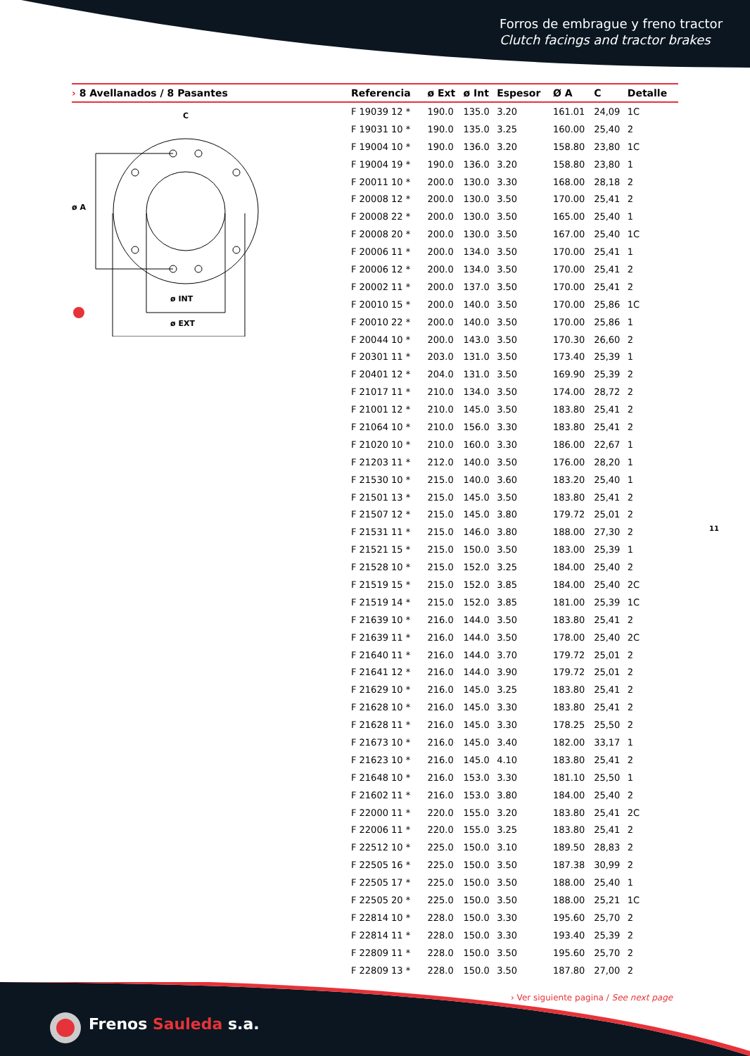Forros de embrague y freno tractor
Clutch facings and tractor brakes
ø A
ø INT
ø EXT
C
| › 8 Avellanados / 8 Pasantes | Referencia | ø Ext | ø Int | Espesor | Ø A | C | Detalle |
| --- | --- | --- | --- | --- | --- | --- | --- |
| | F 19039 12 * | 190.0 | 135.0 | 3.20 | 161.01 | 24,09 | 1C |
| | F 19031 10 * | 190.0 | 135.0 | 3.25 | 160.00 | 25,40 | 2 |
| | F 19004 10 * | 190.0 | 136.0 | 3.20 | 158.80 | 23,80 | 1C |
| | F 19004 19 * | 190.0 | 136.0 | 3.20 | 158.80 | 23,80 | 1 |
| | F 20011 10 * | 200.0 | 130.0 | 3.30 | 168.00 | 28,18 | 2 |
| | F 20008 12 * | 200.0 | 130.0 | 3.50 | 170.00 | 25,41 | 2 |
| | F 20008 22 * | 200.0 | 130.0 | 3.50 | 165.00 | 25,40 | 1 |
| | F 20008 20 * | 200.0 | 130.0 | 3.50 | 167.00 | 25,40 | 1C |
| | F 20006 11 * | 200.0 | 134.0 | 3.50 | 170.00 | 25,41 | 1 |
| | F 20006 12 * | 200.0 | 134.0 | 3.50 | 170.00 | 25,41 | 2 |
| | F 20002 11 * | 200.0 | 137.0 | 3.50 | 170.00 | 25,41 | 2 |
| | F 20010 15 * | 200.0 | 140.0 | 3.50 | 170.00 | 25,86 | 1C |
| | F 20010 22 * | 200.0 | 140.0 | 3.50 | 170.00 | 25,86 | 1 |
| | F 20044 10 * | 200.0 | 143.0 | 3.50 | 170.30 | 26,60 | 2 |
| | F 20301 11 * | 203.0 | 131.0 | 3.50 | 173.40 | 25,39 | 1 |
| | F 20401 12 * | 204.0 | 131.0 | 3.50 | 169.90 | 25,39 | 2 |
| | F 21017 11 * | 210.0 | 134.0 | 3.50 | 174.00 | 28,72 | 2 |
| | F 21001 12 * | 210.0 | 145.0 | 3.50 | 183.80 | 25,41 | 2 |
| | F 21064 10 * | 210.0 | 156.0 | 3.30 | 183.80 | 25,41 | 2 |
| | F 21020 10 * | 210.0 | 160.0 | 3.30 | 186.00 | 22,67 | 1 |
| | F 21203 11 * | 212.0 | 140.0 | 3.50 | 176.00 | 28,20 | 1 |
| | F 21530 10 * | 215.0 | 140.0 | 3.60 | 183.20 | 25,40 | 1 |
| | F 21501 13 * | 215.0 | 145.0 | 3.50 | 183.80 | 25,41 | 2 |
| | F 21507 12 * | 215.0 | 145.0 | 3.80 | 179.72 | 25,01 | 2 |
| | F 21531 11 * | 215.0 | 146.0 | 3.80 | 188.00 | 27,30 | 2 |
| | F 21521 15 * | 215.0 | 150.0 | 3.50 | 183.00 | 25,39 | 1 |
| | F 21528 10 * | 215.0 | 152.0 | 3.25 | 184.00 | 25,40 | 2 |
| | F 21519 15 * | 215.0 | 152.0 | 3.85 | 184.00 | 25,40 | 2C |
| | F 21519 14 * | 215.0 | 152.0 | 3.85 | 181.00 | 25,39 | 1C |
| | F 21639 10 * | 216.0 | 144.0 | 3.50 | 183.80 | 25,41 | 2 |
| | F 21639 11 * | 216.0 | 144.0 | 3.50 | 178.00 | 25,40 | 2C |
| | F 21640 11 * | 216.0 | 144.0 | 3.70 | 179.72 | 25,01 | 2 |
| | F 21641 12 * | 216.0 | 144.0 | 3.90 | 179.72 | 25,01 | 2 |
| | F 21629 10 * | 216.0 | 145.0 | 3.25 | 183.80 | 25,41 | 2 |
| | F 21628 10 * | 216.0 | 145.0 | 3.30 | 183.80 | 25,41 | 2 |
| | F 21628 11 * | 216.0 | 145.0 | 3.30 | 178.25 | 25,50 | 2 |
| | F 21673 10 * | 216.0 | 145.0 | 3.40 | 182.00 | 33,17 | 1 |
| | F 21623 10 * | 216.0 | 145.0 | 4.10 | 183.80 | 25,41 | 2 |
| | F 21648 10 * | 216.0 | 153.0 | 3.30 | 181.10 | 25,50 | 1 |
| | F 21602 11 * | 216.0 | 153.0 | 3.80 | 184.00 | 25,40 | 2 |
| | F 22000 11 * | 220.0 | 155.0 | 3.20 | 183.80 | 25,41 | 2C |
| | F 22006 11 * | 220.0 | 155.0 | 3.25 | 183.80 | 25,41 | 2 |
| | F 22512 10 * | 225.0 | 150.0 | 3.10 | 189.50 | 28,83 | 2 |
| | F 22505 16 * | 225.0 | 150.0 | 3.50 | 187.38 | 30,99 | 2 |
| | F 22505 17 * | 225.0 | 150.0 | 3.50 | 188.00 | 25,40 | 1 |
| | F 22505 20 * | 225.0 | 150.0 | 3.50 | 188.00 | 25,21 | 1C |
| | F 22814 10 * | 228.0 | 150.0 | 3.30 | 195.60 | 25,70 | 2 |
| | F 22814 11 * | 228.0 | 150.0 | 3.30 | 193.40 | 25,39 | 2 |
| | F 22809 11 * | 228.0 | 150.0 | 3.50 | 195.60 | 25,70 | 2 |
| | F 22809 13 * | 228.0 | 150.0 | 3.50 | 187.80 | 27,00 | 2 |
11
› Ver siguiente pagina / See next page
Frenos Sauleda s.a.